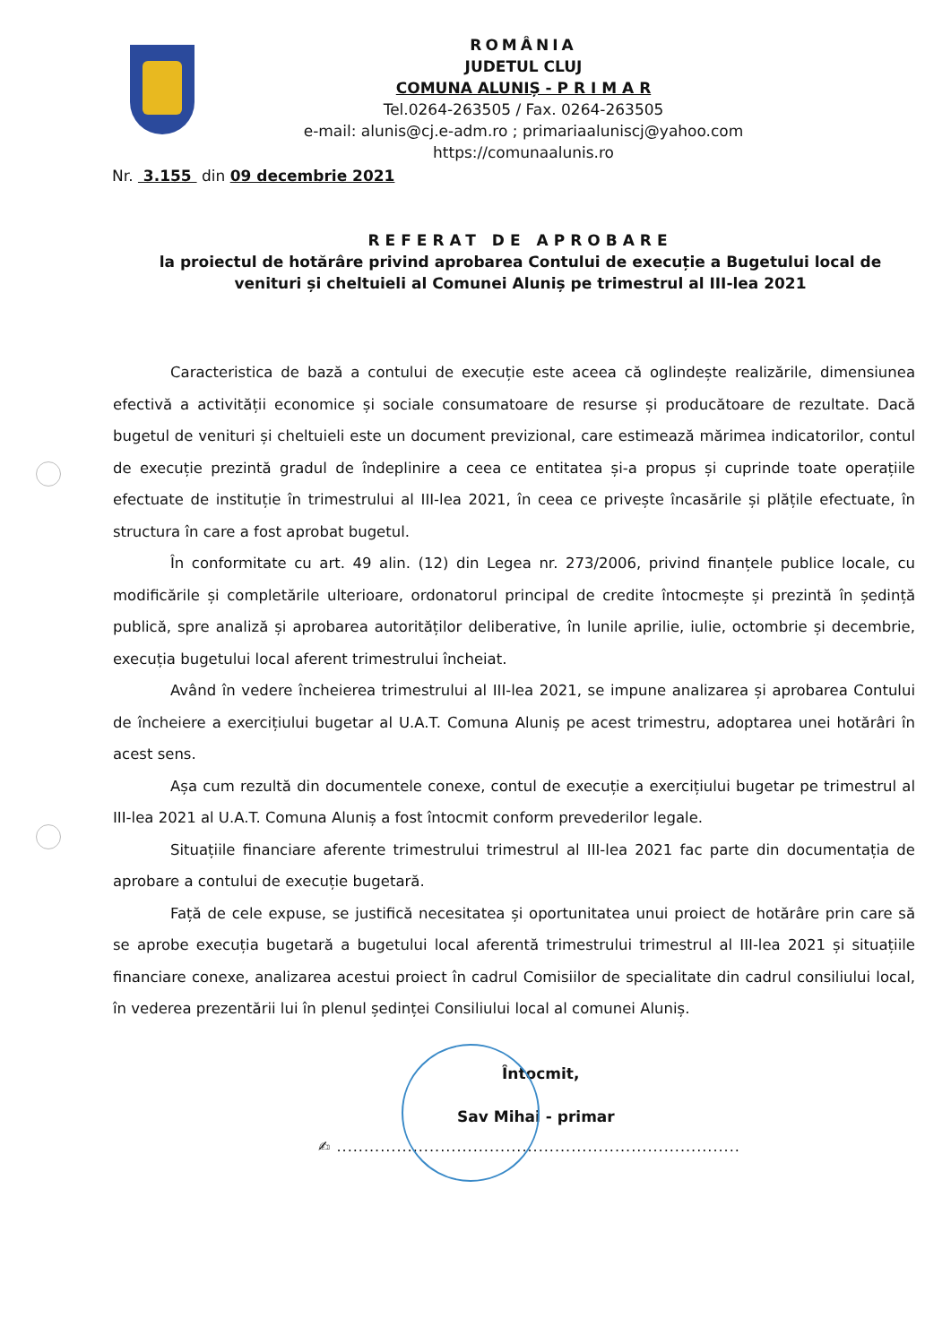ROMÂNIA
JUDETUL CLUJ
COMUNA ALUNIȘ - P R I M A R
Tel.0264-263505 / Fax. 0264-263505
e-mail: alunis@cj.e-adm.ro ; primariaaluniscj@yahoo.com
https://comunaalunis.ro
Nr. 3.155 din 09 decembrie 2021
REFERAT DE APROBARE
la proiectul de hotărâre privind aprobarea Contului de execuție a Bugetului local de venituri și cheltuieli al Comunei Aluniș pe trimestrul al III-lea 2021
Caracteristica de bază a contului de execuție este aceea că oglindește realizările, dimensiunea efectivă a activității economice și sociale consumatoare de resurse și producătoare de rezultate. Dacă bugetul de venituri și cheltuieli este un document previzional, care estimează mărimea indicatorilor, contul de execuție prezintă gradul de îndeplinire a ceea ce entitatea și-a propus și cuprinde toate operațiile efectuate de instituție în trimestrului al III-lea 2021, în ceea ce privește încasările și plățile efectuate, în structura în care a fost aprobat bugetul.
În conformitate cu art. 49 alin. (12) din Legea nr. 273/2006, privind finanțele publice locale, cu modificările și completările ulterioare, ordonatorul principal de credite întocmește și prezintă în ședință publică, spre analiză și aprobarea autorităților deliberative, în lunile aprilie, iulie, octombrie și decembrie, execuția bugetului local aferent trimestrului încheiat.
Având în vedere încheierea trimestrului al III-lea 2021, se impune analizarea și aprobarea Contului de încheiere a exercițiului bugetar al U.A.T. Comuna Aluniș pe acest trimestru, adoptarea unei hotărâri în acest sens.
Așa cum rezultă din documentele conexe, contul de execuție a exercițiului bugetar pe trimestrul al III-lea 2021 al U.A.T. Comuna Aluniș a fost întocmit conform prevederilor legale.
Situațiile financiare aferente trimestrului trimestrul al III-lea 2021 fac parte din documentația de aprobare a contului de execuție bugetară.
Față de cele expuse, se justifică necesitatea și oportunitatea unui proiect de hotărâre prin care să se aprobe execuția bugetară a bugetului local aferentă trimestrului trimestrul al III-lea 2021 și situațiile financiare conexe, analizarea acestui proiect în cadrul Comisiilor de specialitate din cadrul consiliului local, în vederea prezentării lui în plenul ședinței Consiliului local al comunei Aluniș.
Întocmit,
Sav Mihai - primar
✍ ..........................................................................